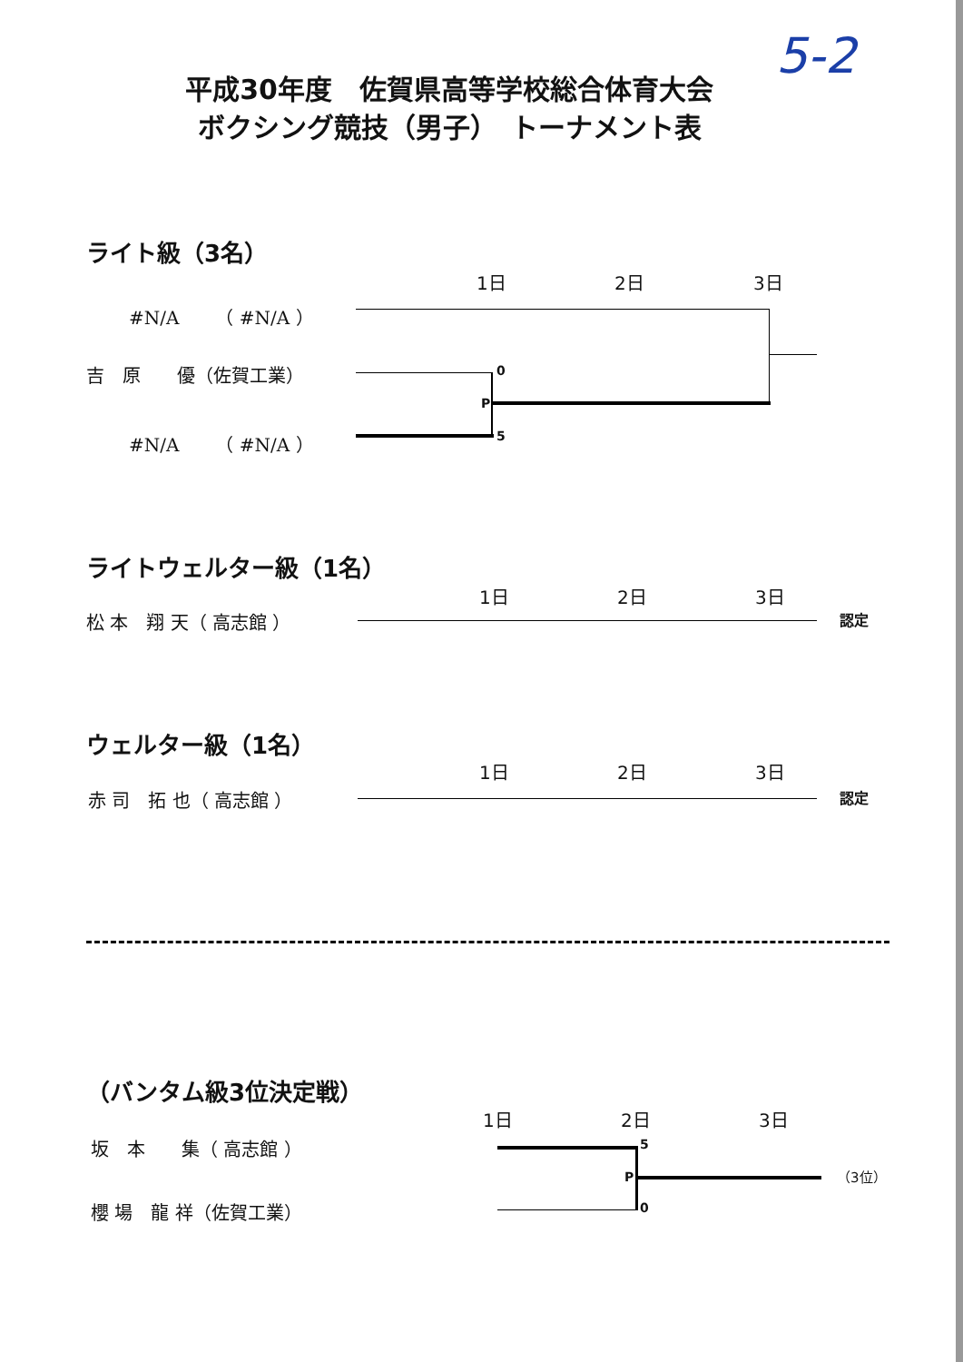5-2
平成30年度　佐賀県高等学校総合体育大会
ボクシング競技（男子）　トーナメント表
ライト級（3名）
1日 2日 3日
#N/A　　（ #N/A ）
吉　原　　優（佐賀工業）
#N/A　　（ #N/A ）
0
P
5
ライトウェルター級（1名）
1日 2日 3日
松 本　翔 天（ 高志館 ） 認定
ウェルター級（1名）
1日 2日 3日
赤 司　拓 也（ 高志館 ） 認定
（バンタム級3位決定戦）
1日 2日 3日
坂　本　　集（ 高志館 ）
櫻 場　龍 祥（佐賀工業）
5
P
0
（3位）